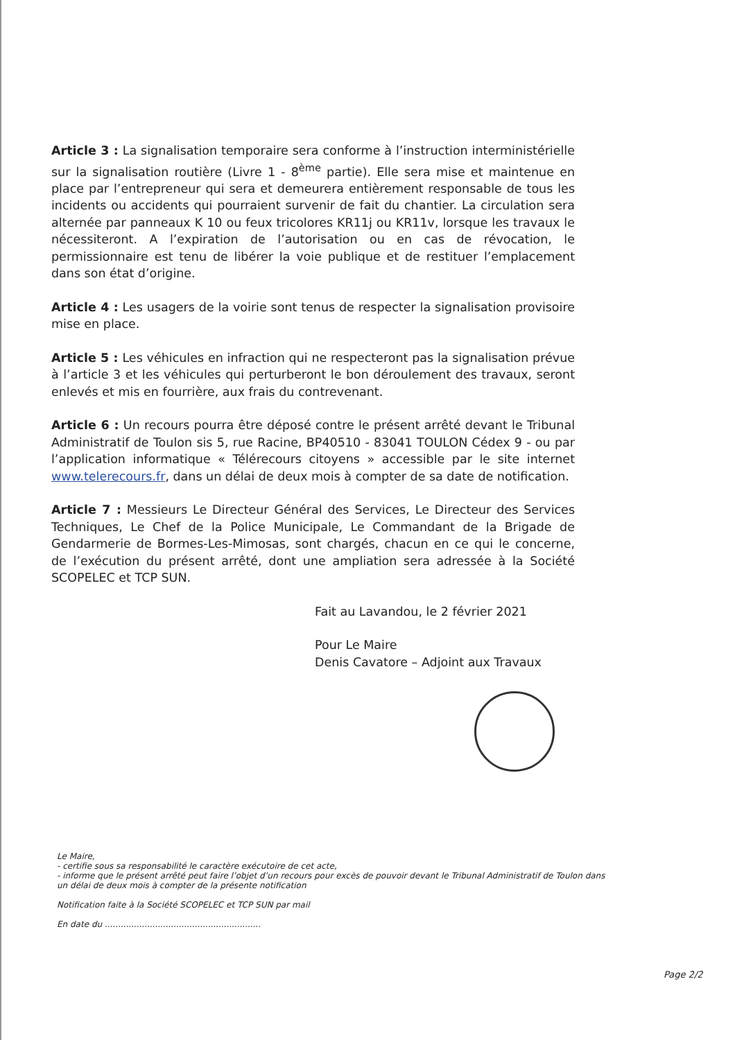Article 3 : La signalisation temporaire sera conforme à l’instruction interministérielle sur la signalisation routière (Livre 1 - 8<sup>ème</sup> partie). Elle sera mise et maintenue en place par l’entrepreneur qui sera et demeurera entièrement responsable de tous les incidents ou accidents qui pourraient survenir de fait du chantier. La circulation sera alternée par panneaux K 10 ou feux tricolores KR11j ou KR11v, lorsque les travaux le nécessiteront. A l’expiration de l’autorisation ou en cas de révocation, le permissionnaire est tenu de libérer la voie publique et de restituer l’emplacement dans son état d’origine.
Article 4 : Les usagers de la voirie sont tenus de respecter la signalisation provisoire mise en place.
Article 5 : Les véhicules en infraction qui ne respecteront pas la signalisation prévue à l’article 3 et les véhicules qui perturberont le bon déroulement des travaux, seront enlevés et mis en fourrière, aux frais du contrevenant.
Article 6 : Un recours pourra être déposé contre le présent arrêté devant le Tribunal Administratif de Toulon sis 5, rue Racine, BP40510 - 83041 TOULON Cédex 9 - ou par l’application informatique « Télérecours citoyens » accessible par le site internet www.telerecours.fr, dans un délai de deux mois à compter de sa date de notification.
Article 7 : Messieurs Le Directeur Général des Services, Le Directeur des Services Techniques, Le Chef de la Police Municipale, Le Commandant de la Brigade de Gendarmerie de Bormes-Les-Mimosas, sont chargés, chacun en ce qui le concerne, de l’exécution du présent arrêté, dont une ampliation sera adressée à la Société SCOPELEC et TCP SUN.
Fait au Lavandou, le 2 février 2021
Pour Le Maire
Denis Cavatore – Adjoint aux Travaux
Le Maire,
- certifie sous sa responsabilité le caractère exécutoire de cet acte,
- informe que le présent arrêté peut faire l’objet d’un recours pour excès de pouvoir devant le Tribunal Administratif de Toulon dans
un délai de deux mois à compter de la présente notification
Notification faite à la Société SCOPELEC et TCP SUN par mail
En date du ...........................................................
Page 2/2